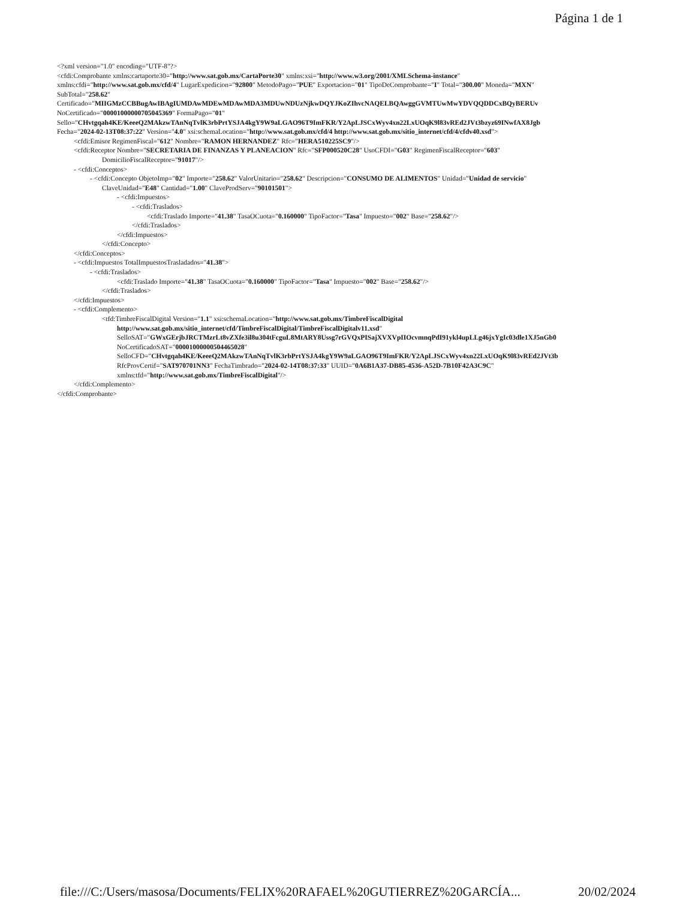Página 1 de 1
<?xml version="1.0" encoding="UTF-8"?>
<cfdi:Comprobante xmlns:cartaporte30="http://www.sat.gob.mx/CartaPorte30" xmlns:xsi="http://www.w3.org/2001/XMLSchema-instance"
xmlns:cfdi="http://www.sat.gob.mx/cfd/4" LugarExpedicion="92800" MetodoPago="PUE" Exportacion="01" TipoDeComprobante="I" Total="300.00" Moneda="MXN"
SubTotal="258.62"
Certificado="MIIGMzCCBBugAwIBAgIUMDAwMDEwMDAwMDA3MDUwNDUzNjkwDQYJKoZIhvcNAQELBQAwggGVMTUwMwYDVQQDDCxBQyBERUv
NoCertificado="00001000000705045369" FormaPago="01"
Sello="CHvtgqah4KE/KeeeQ2MAkzwTAnNqTvlK3rbPrtYSJA4kgY9W9aLGAO96T9ImFKR/Y2ApLJSCxWyv4xn22LxUOqK9l83vREd2JVt3bzyz69INwfAX8Jgb
Fecha="2024-02-13T08:37:22" Version="4.0" xsi:schemaLocation="http://www.sat.gob.mx/cfd/4 http://www.sat.gob.mx/sitio_internet/cfd/4/cfdv40.xsd">
<cfdi:Emisor RegimenFiscal="612" Nombre="RAMON HERNANDEZ" Rfc="HERA510225SC9"/>
<cfdi:Receptor Nombre="SECRETARIA DE FINANZAS Y PLANEACION" Rfc="SFP000520C28" UsoCFDI="G03" RegimenFiscalReceptor="603"
DomicilioFiscalReceptor="91017"/>
- <cfdi:Conceptos>
- <cfdi:Concepto ObjetoImp="02" Importe="258.62" ValorUnitario="258.62" Descripcion="CONSUMO DE ALIMENTOS" Unidad="Unidad de servicio"
ClaveUnidad="E48" Cantidad="1.00" ClaveProdServ="90101501">
- <cfdi:Impuestos>
- <cfdi:Traslados>
<cfdi:Traslado Importe="41.38" TasaOCuota="0.160000" TipoFactor="Tasa" Impuesto="002" Base="258.62"/>
</cfdi:Traslados>
</cfdi:Impuestos>
</cfdi:Concepto>
</cfdi:Conceptos>
- <cfdi:Impuestos TotalImpuestosTrasladados="41.38">
- <cfdi:Traslados>
<cfdi:Traslado Importe="41.38" TasaOCuota="0.160000" TipoFactor="Tasa" Impuesto="002" Base="258.62"/>
</cfdi:Traslados>
</cfdi:Impuestos>
- <cfdi:Complemento>
<tfd:TimbreFiscalDigital Version="1.1" xsi:schemaLocation="http://www.sat.gob.mx/TimbreFiscalDigital
http://www.sat.gob.mx/sitio_internet/cfd/TimbreFiscalDigital/TimbreFiscalDigitalv11.xsd"
SelloSAT="GWxGErjbJRCTMzrLt8vZXfe3il8u304tFcguL8MtARY8Ussg7rGVQxPISajXVXVpIIOcvmnqPdI91ykl4upLLg46jxYgIc03dle1XJ5nGb0
NoCertificadoSAT="00001000000504465028"
SelloCFD="CHvtgqah4KE/KeeeQ2MAkzwTAnNqTvlK3rbPrtYSJA4kgY9W9aLGAO96T9ImFKR/Y2ApLJSCxWyv4xn22LxUOqK9l83vREd2JVt3b
RfcProvCertif="SAT970701NN3" FechaTimbrado="2024-02-14T08:37:33" UUID="0A6B1A37-DB85-4536-A52D-7B10F42A3C9C"
xmlns:tfd="http://www.sat.gob.mx/TimbreFiscalDigital"/>
</cfdi:Complemento>
</cfdi:Comprobante>
file:///C:/Users/masosa/Documents/FELIX%20RAFAEL%20GUTIERREZ%20GARCÍA... 20/02/2024